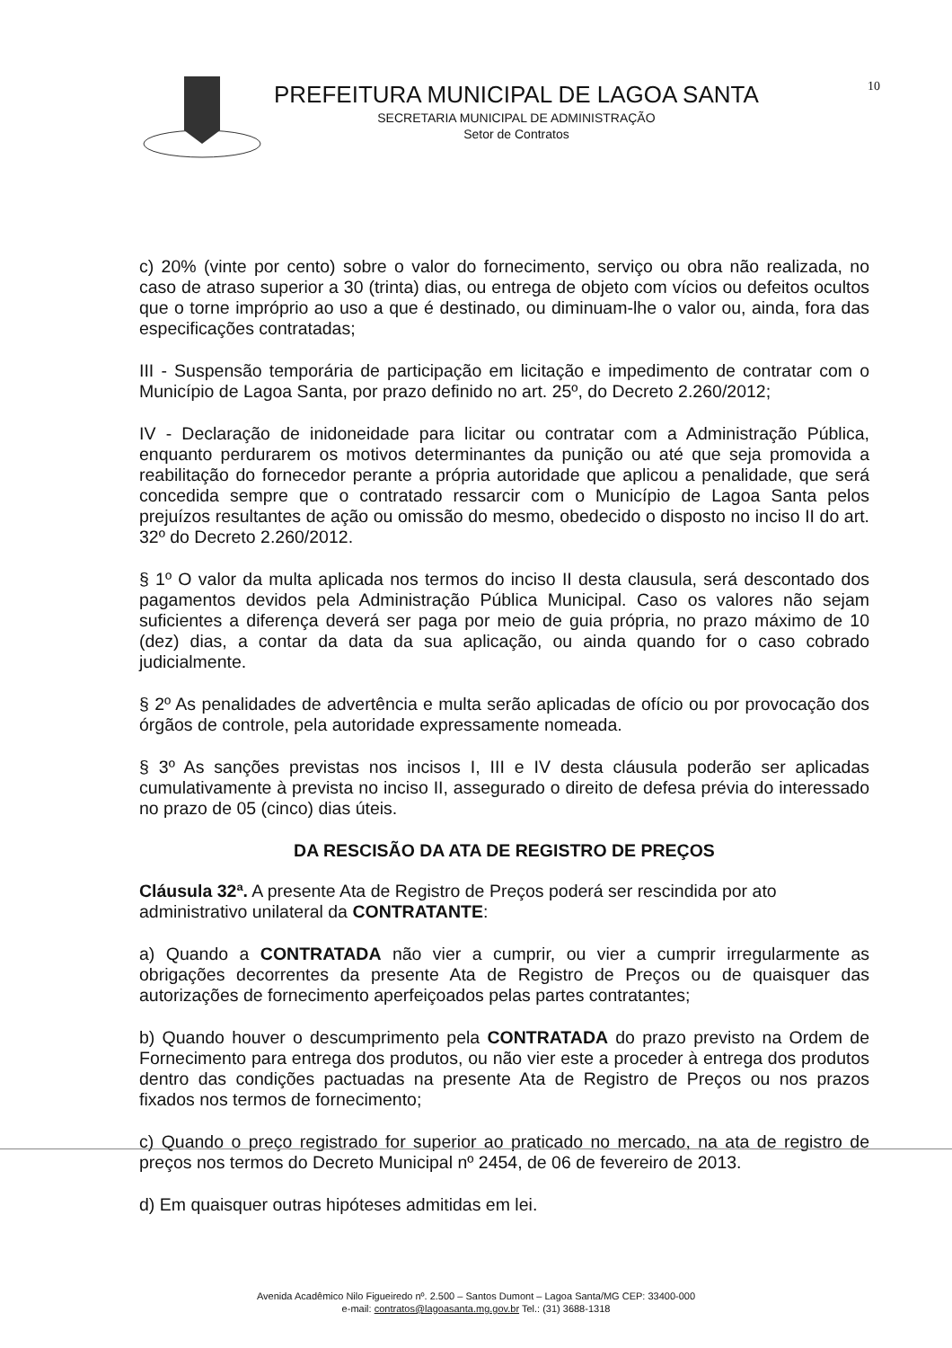PREFEITURA MUNICIPAL DE LAGOA SANTA
SECRETARIA MUNICIPAL DE ADMINISTRAÇÃO
Setor de Contratos
10
c) 20% (vinte por cento) sobre o valor do fornecimento, serviço ou obra não realizada, no caso de atraso superior a 30 (trinta) dias, ou entrega de objeto com vícios ou defeitos ocultos que o torne impróprio ao uso a que é destinado, ou diminuam-lhe o valor ou, ainda, fora das especificações contratadas;
III - Suspensão temporária de participação em licitação e impedimento de contratar com o Município de Lagoa Santa, por prazo definido no art. 25º, do Decreto 2.260/2012;
IV - Declaração de inidoneidade para licitar ou contratar com a Administração Pública, enquanto perdurarem os motivos determinantes da punição ou até que seja promovida a reabilitação do fornecedor perante a própria autoridade que aplicou a penalidade, que será concedida sempre que o contratado ressarcir com o Município de Lagoa Santa pelos prejuízos resultantes de ação ou omissão do mesmo, obedecido o disposto no inciso II do art. 32º do Decreto 2.260/2012.
§ 1º O valor da multa aplicada nos termos do inciso II desta clausula, será descontado dos pagamentos devidos pela Administração Pública Municipal. Caso os valores não sejam suficientes a diferença deverá ser paga por meio de guia própria, no prazo máximo de 10 (dez) dias, a contar da data da sua aplicação, ou ainda quando for o caso cobrado judicialmente.
§ 2º As penalidades de advertência e multa serão aplicadas de ofício ou por provocação dos órgãos de controle, pela autoridade expressamente nomeada.
§ 3º As sanções previstas nos incisos I, III e IV desta cláusula poderão ser aplicadas cumulativamente à prevista no inciso II, assegurado o direito de defesa prévia do interessado no prazo de 05 (cinco) dias úteis.
DA RESCISÃO DA ATA DE REGISTRO DE PREÇOS
Cláusula 32ª. A presente Ata de Registro de Preços poderá ser rescindida por ato administrativo unilateral da CONTRATANTE:
a) Quando a CONTRATADA não vier a cumprir, ou vier a cumprir irregularmente as obrigações decorrentes da presente Ata de Registro de Preços ou de quaisquer das autorizações de fornecimento aperfeiçoados pelas partes contratantes;
b) Quando houver o descumprimento pela CONTRATADA do prazo previsto na Ordem de Fornecimento para entrega dos produtos, ou não vier este a proceder à entrega dos produtos dentro das condições pactuadas na presente Ata de Registro de Preços ou nos prazos fixados nos termos de fornecimento;
c) Quando o preço registrado for superior ao praticado no mercado, na ata de registro de preços nos termos do Decreto Municipal nº 2454, de 06 de fevereiro de 2013.
d) Em quaisquer outras hipóteses admitidas em lei.
Avenida Acadêmico Nilo Figueiredo nº. 2.500 – Santos Dumont – Lagoa Santa/MG CEP: 33400-000
e-mail: contratos@lagoasanta.mg.gov.br Tel.: (31) 3688-1318